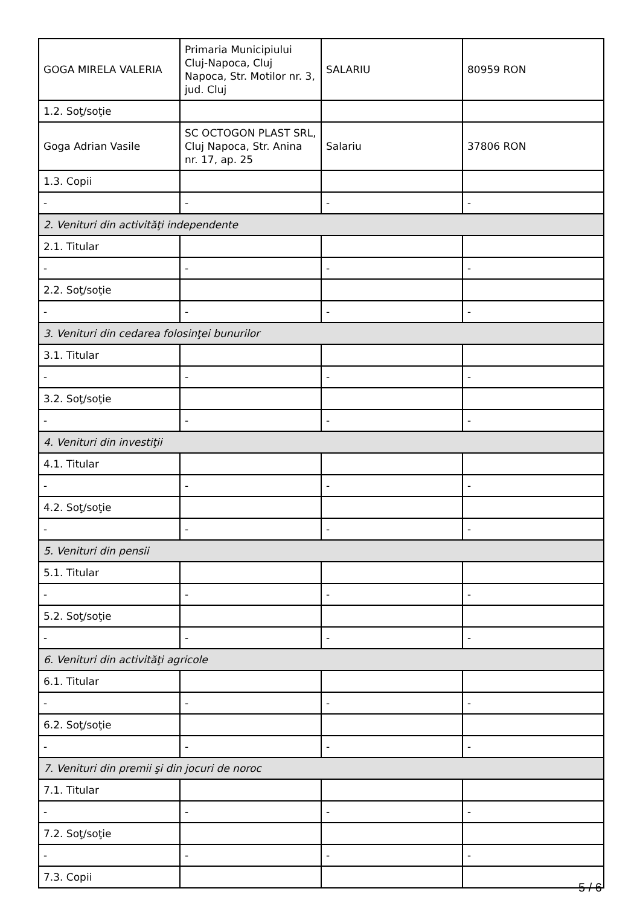| GOGA MIRELA VALERIA | Primaria Municipiului Cluj-Napoca, Cluj Napoca, Str. Motilor nr. 3, jud. Cluj | SALARIU | 80959 RON |
| 1.2. Soţ/soţie | | | |
| Goga Adrian Vasile | SC OCTOGON PLAST SRL, Cluj Napoca, Str. Anina nr. 17, ap. 25 | Salariu | 37806 RON |
| 1.3. Copii | | | |
| - | - | - | - |
| 2. Venituri din activităţi independente | | | |
| 2.1. Titular | | | |
| - | - | - | - |
| 2.2. Soţ/soţie | | | |
| - | - | - | - |
| 3. Venituri din cedarea folosinţei bunurilor | | | |
| 3.1. Titular | | | |
| - | - | - | - |
| 3.2. Soţ/soţie | | | |
| - | - | - | - |
| 4. Venituri din investiţii | | | |
| 4.1. Titular | | | |
| - | - | - | - |
| 4.2. Soţ/soţie | | | |
| - | - | - | - |
| 5. Venituri din pensii | | | |
| 5.1. Titular | | | |
| - | - | - | - |
| 5.2. Soţ/soţie | | | |
| - | - | - | - |
| 6. Venituri din activităţi agricole | | | |
| 6.1. Titular | | | |
| - | - | - | - |
| 6.2. Soţ/soţie | | | |
| - | - | - | - |
| 7. Venituri din premii şi din jocuri de noroc | | | |
| 7.1. Titular | | | |
| - | - | - | - |
| 7.2. Soţ/soţie | | | |
| - | - | - | - |
| 7.3. Copii | | | |
5 / 6